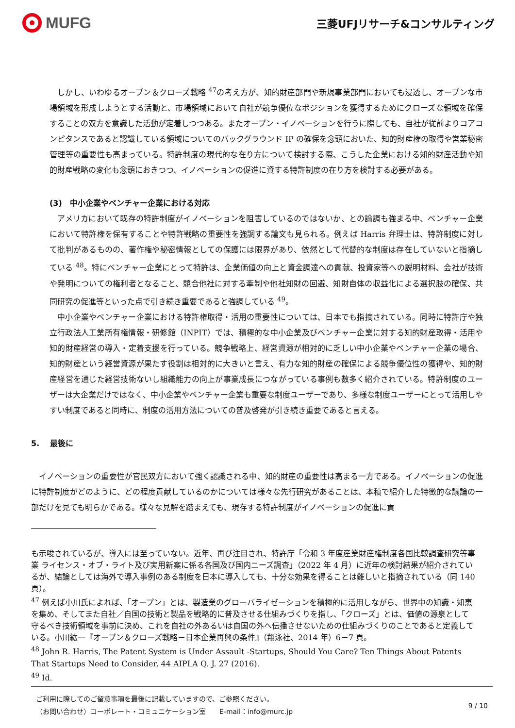MUFG
三菱UFJリサーチ&コンサルティング
　しかし、いわゆるオープン＆クローズ戦略 <sup>47</sup>の考え方が、知的財産部門や新規事業部門においても浸透し、オープンな市場領域を形成しようとする活動と、市場領域において自社が競争優位なポジションを獲得するためにクローズな領域を確保することの双方を意識した活動が定着しつつある。またオープン・イノベーションを行うに際しても、自社が従前よりコアコンピタンスであると認識している領域についてのバックグラウンド IP の確保を念頭においた、知的財産権の取得や営業秘密管理等の重要性も高まっている。特許制度の現代的な在り方について検討する際、こうした企業における知的財産活動や知的財産戦略の変化も念頭におきつつ、イノベーションの促進に資する特許制度の在り方を検討する必要がある。
(3)　中小企業やベンチャー企業における対応
　アメリカにおいて既存の特許制度がイノベーションを阻害しているのではないか、との論調も強まる中、ベンチャー企業において特許権を保有することや特許戦略の重要性を強調する論文も見られる。例えば Harris 弁理士は、特許制度に対して批判があるものの、著作権や秘密情報としての保護には限界があり、依然として代替的な制度は存在していないと指摘している <sup>48</sup>。特にベンチャー企業にとって特許は、企業価値の向上と資金調達への貢献、投資家等への説明材料、会社が技術や発明についての権利者となること、競合他社に対する牽制や他社知財の回避、知財自体の収益化による選択肢の確保、共同研究の促進等といった点で引き続き重要であると強調している <sup>49</sup>。
　中小企業やベンチャー企業における特許権取得・活用の重要性については、日本でも指摘されている。同時に特許庁や独立行政法人工業所有権情報・研修館（INPIT）では、積極的な中小企業及びベンチャー企業に対する知的財産取得・活用や知的財産経営の導入・定着支援を行っている。競争戦略上、経営資源が相対的に乏しい中小企業やベンチャー企業の場合、知的財産という経営資源が果たす役割は相対的に大きいと言え、有力な知的財産の確保による競争優位性の獲得や、知的財産経営を通じた経営技術ないし組織能力の向上が事業成長につながっている事例も数多く紹介されている。特許制度のユーザーは大企業だけではなく、中小企業やベンチャー企業も重要な制度ユーザーであり、多様な制度ユーザーにとって活用しやすい制度であると同時に、制度の活用方法についての普及啓発が引き続き重要であると言える。
5.　 最後に
　イノベーションの重要性が官民双方において強く認識される中、知的財産の重要性は高まる一方である。イノベーションの促進に特許制度がどのように、どの程度貢献しているのかについては様々な先行研究があることは、本稿で紹介した特徴的な議論の一部だけを見ても明らかである。様々な見解を踏まえても、現存する特許制度がイノベーションの促進に貢
も示唆されているが、導入には至っていない。近年、再び注目され、特許庁「令和 3 年度産業財産権制度各国比較調査研究等事業 ライセンス・オブ・ライト及び実用新案に係る各国及び国内ニーズ調査」（2022 年 4 月）に近年の検討結果が紹介されているが、結論としては海外で導入事例のある制度を日本に導入しても、十分な効果を得ることは難しいと指摘されている（同 140 頁）。
<sup>47</sup> 例えば小川氏によれば、「オープン」とは、製造業のグローバライゼーションを積極的に活用しながら、世界中の知識・知恵を集め、そしてまた自社／自国の技術と製品を戦略的に普及させる仕組みづくりを指し、「クローズ」とは、価値の源泉として守るべき技術領域を事前に決め、これを自社の外あるいは自国の外へ伝播させないための仕組みづくりのことであると定義している。小川紘一『オープン＆クローズ戦略－日本企業再興の条件』（翔泳社、2014 年）6－7 頁。
<sup>48</sup> John R. Harris, The Patent System is Under Assault -Startups, Should You Care? Ten Things About Patents That Startups Need to Consider, 44 AIPLA Q. J. 27 (2016).
<sup>49</sup> Id.
ご利用に際してのご留意事項を最後に記載していますので、ご参照ください。
（お問い合わせ）コーポレート・コミュニケーション室　　E-mail：info@murc.jp
9 / 10